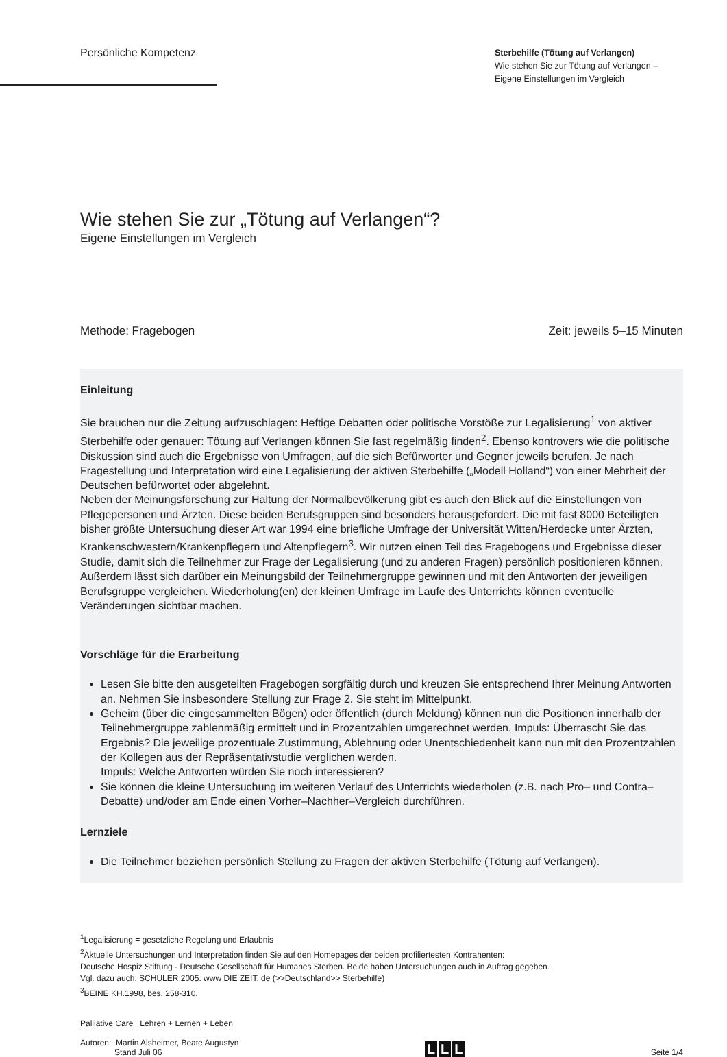Persönliche Kompetenz
Sterbehilfe (Tötung auf Verlangen)
Wie stehen Sie zur Tötung auf Verlangen –
Eigene Einstellungen im Vergleich
Wie stehen Sie zur „Tötung auf Verlangen“?
Eigene Einstellungen im Vergleich
Methode: Fragebogen Zeit: jeweils 5–15 Minuten
Einleitung
Sie brauchen nur die Zeitung aufzuschlagen: Heftige Debatten oder politische Vorstöße zur Legalisierung<sup>1</sup> von aktiver Sterbehilfe oder genauer: Tötung auf Verlangen können Sie fast regelmäßig finden<sup>2</sup>. Ebenso kontrovers wie die politische Diskussion sind auch die Ergebnisse von Umfragen, auf die sich Befürworter und Gegner jeweils berufen. Je nach Fragestellung und Interpretation wird eine Legalisierung der aktiven Sterbehilfe („Modell Holland“) von einer Mehrheit der Deutschen befürwortet oder abgelehnt.
Neben der Meinungsforschung zur Haltung der Normalbevölkerung gibt es auch den Blick auf die Einstellungen von Pflegepersonen und Ärzten. Diese beiden Berufsgruppen sind besonders herausgefordert. Die mit fast 8000 Beteiligten bisher größte Untersuchung dieser Art war 1994 eine briefliche Umfrage der Universität Witten/Herdecke unter Ärzten, Krankenschwestern/Krankenpflegern und Altenpflegern<sup>3</sup>. Wir nutzen einen Teil des Fragebogens und Ergebnisse dieser Studie, damit sich die Teilnehmer zur Frage der Legalisierung (und zu anderen Fragen) persönlich positionieren können. Außerdem lässt sich darüber ein Meinungsbild der Teilnehmergruppe gewinnen und mit den Antworten der jeweiligen Berufsgruppe vergleichen. Wiederholung(en) der kleinen Umfrage im Laufe des Unterrichts können eventuelle Veränderungen sichtbar machen.
Vorschläge für die Erarbeitung
Lesen Sie bitte den ausgeteilten Fragebogen sorgfältig durch und kreuzen Sie entsprechend Ihrer Meinung Antworten an. Nehmen Sie insbesondere Stellung zur Frage 2. Sie steht im Mittelpunkt.
Geheim (über die eingesammelten Bögen) oder öffentlich (durch Meldung) können nun die Positionen innerhalb der Teilnehmergruppe zahlenmäßig ermittelt und in Prozentzahlen umgerechnet werden. Impuls: Überrascht Sie das Ergebnis? Die jeweilige prozentuale Zustimmung, Ablehnung oder Unentschiedenheit kann nun mit den Prozentzahlen der Kollegen aus der Repräsentativstudie verglichen werden.
Impuls: Welche Antworten würden Sie noch interessieren?
Sie können die kleine Untersuchung im weiteren Verlauf des Unterrichts wiederholen (z.B. nach Pro– und Contra–Debatte) und/oder am Ende einen Vorher–Nachher–Vergleich durchführen.
Lernziele
Die Teilnehmer beziehen persönlich Stellung zu Fragen der aktiven Sterbehilfe (Tötung auf Verlangen).
<sup>1</sup> Legalisierung = gesetzliche Regelung und Erlaubnis
<sup>2</sup> Aktuelle Untersuchungen und Interpretation finden Sie auf den Homepages der beiden profiliertesten Kontrahenten:
Deutsche Hospiz Stiftung - Deutsche Gesellschaft für Humanes Sterben. Beide haben Untersuchungen auch in Auftrag gegeben.
Vgl. dazu auch: SCHULER 2005. www DIE ZEIT. de (>>Deutschland>> Sterbehilfe)
<sup>3</sup> BEINE KH.1998, bes. 258-310.
Palliative Care Lehren + Lernen + Leben
Autoren: Martin Alsheimer, Beate Augustyn
Stand Juli 06
L L L
Seite 1/4